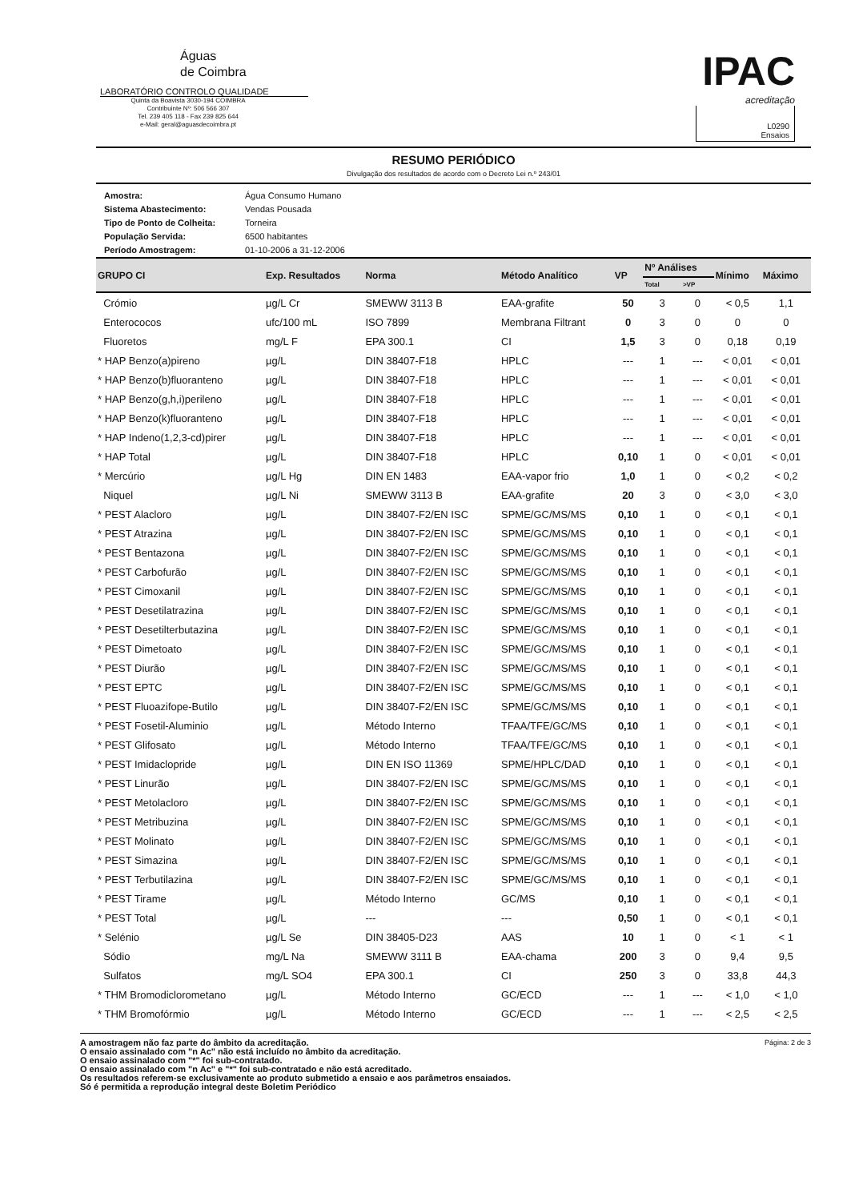Águas
de Coimbra
LABORATÓRIO CONTROLO QUALIDADE
Quinta da Boavista 3030-194 COIMBRA
Contribuinte Nº: 506 566 307
Tel. 239 405 118 - Fax 239 825 644
e-Mail: geral@aguasdecoimbra.pt
IPAC
acreditação
L0290
Ensaios
RESUMO PERIÓDICO
Divulgação dos resultados de acordo com o Decreto Lei n.º 243/01
| Amostra: | Água Consumo Humano |
| Sistema Abastecimento: | Vendas Pousada |
| Tipo de Ponto de Colheita: | Torneira |
| População Servida: | 6500 habitantes |
| Período Amostragem: | 01-10-2006 a 31-12-2006 |
| GRUPO CI | Exp. Resultados | Norma | Método Analítico | VP | Nº Análises | | Mínimo | Máximo |
| --- | --- | --- | --- | --- | --- | --- | --- | --- |
| | | | | | Total | >VP | | |
| Crómio | µg/L Cr | SMEWW 3113 B | EAA-grafite | 50 | 3 | 0 | < 0,5 | 1,1 |
| Enterococos | ufc/100 mL | ISO 7899 | Membrana Filtrant | 0 | 3 | 0 | 0 | 0 |
| Fluoretos | mg/L F | EPA 300.1 | CI | 1,5 | 3 | 0 | 0,18 | 0,19 |
| * HAP Benzo(a)pireno | µg/L | DIN 38407-F18 | HPLC | --- | 1 | --- | < 0,01 | < 0,01 |
| * HAP Benzo(b)fluoranteno | µg/L | DIN 38407-F18 | HPLC | --- | 1 | --- | < 0,01 | < 0,01 |
| * HAP Benzo(g,h,i)perileno | µg/L | DIN 38407-F18 | HPLC | --- | 1 | --- | < 0,01 | < 0,01 |
| * HAP Benzo(k)fluoranteno | µg/L | DIN 38407-F18 | HPLC | --- | 1 | --- | < 0,01 | < 0,01 |
| * HAP Indeno(1,2,3-cd)pirer | µg/L | DIN 38407-F18 | HPLC | --- | 1 | --- | < 0,01 | < 0,01 |
| * HAP Total | µg/L | DIN 38407-F18 | HPLC | 0,10 | 1 | 0 | < 0,01 | < 0,01 |
| * Mercúrio | µg/L Hg | DIN EN 1483 | EAA-vapor frio | 1,0 | 1 | 0 | < 0,2 | < 0,2 |
| Niquel | µg/L Ni | SMEWW 3113 B | EAA-grafite | 20 | 3 | 0 | < 3,0 | < 3,0 |
| * PEST Alacloro | µg/L | DIN 38407-F2/EN ISC | SPME/GC/MS/MS | 0,10 | 1 | 0 | < 0,1 | < 0,1 |
| * PEST Atrazina | µg/L | DIN 38407-F2/EN ISC | SPME/GC/MS/MS | 0,10 | 1 | 0 | < 0,1 | < 0,1 |
| * PEST Bentazona | µg/L | DIN 38407-F2/EN ISC | SPME/GC/MS/MS | 0,10 | 1 | 0 | < 0,1 | < 0,1 |
| * PEST Carbofurão | µg/L | DIN 38407-F2/EN ISC | SPME/GC/MS/MS | 0,10 | 1 | 0 | < 0,1 | < 0,1 |
| * PEST Cimoxanil | µg/L | DIN 38407-F2/EN ISC | SPME/GC/MS/MS | 0,10 | 1 | 0 | < 0,1 | < 0,1 |
| * PEST Desetilatrazina | µg/L | DIN 38407-F2/EN ISC | SPME/GC/MS/MS | 0,10 | 1 | 0 | < 0,1 | < 0,1 |
| * PEST Desetilterbutazina | µg/L | DIN 38407-F2/EN ISC | SPME/GC/MS/MS | 0,10 | 1 | 0 | < 0,1 | < 0,1 |
| * PEST Dimetoato | µg/L | DIN 38407-F2/EN ISC | SPME/GC/MS/MS | 0,10 | 1 | 0 | < 0,1 | < 0,1 |
| * PEST Diurão | µg/L | DIN 38407-F2/EN ISC | SPME/GC/MS/MS | 0,10 | 1 | 0 | < 0,1 | < 0,1 |
| * PEST EPTC | µg/L | DIN 38407-F2/EN ISC | SPME/GC/MS/MS | 0,10 | 1 | 0 | < 0,1 | < 0,1 |
| * PEST Fluoazifope-Butilo | µg/L | DIN 38407-F2/EN ISC | SPME/GC/MS/MS | 0,10 | 1 | 0 | < 0,1 | < 0,1 |
| * PEST Fosetil-Aluminio | µg/L | Método Interno | TFAA/TFE/GC/MS | 0,10 | 1 | 0 | < 0,1 | < 0,1 |
| * PEST Glifosato | µg/L | Método Interno | TFAA/TFE/GC/MS | 0,10 | 1 | 0 | < 0,1 | < 0,1 |
| * PEST Imidaclopride | µg/L | DIN EN ISO 11369 | SPME/HPLC/DAD | 0,10 | 1 | 0 | < 0,1 | < 0,1 |
| * PEST Linurão | µg/L | DIN 38407-F2/EN ISC | SPME/GC/MS/MS | 0,10 | 1 | 0 | < 0,1 | < 0,1 |
| * PEST Metolacloro | µg/L | DIN 38407-F2/EN ISC | SPME/GC/MS/MS | 0,10 | 1 | 0 | < 0,1 | < 0,1 |
| * PEST Metribuzina | µg/L | DIN 38407-F2/EN ISC | SPME/GC/MS/MS | 0,10 | 1 | 0 | < 0,1 | < 0,1 |
| * PEST Molinato | µg/L | DIN 38407-F2/EN ISC | SPME/GC/MS/MS | 0,10 | 1 | 0 | < 0,1 | < 0,1 |
| * PEST Simazina | µg/L | DIN 38407-F2/EN ISC | SPME/GC/MS/MS | 0,10 | 1 | 0 | < 0,1 | < 0,1 |
| * PEST Terbutilazina | µg/L | DIN 38407-F2/EN ISC | SPME/GC/MS/MS | 0,10 | 1 | 0 | < 0,1 | < 0,1 |
| * PEST Tirame | µg/L | Método Interno | GC/MS | 0,10 | 1 | 0 | < 0,1 | < 0,1 |
| * PEST Total | µg/L | --- | --- | 0,50 | 1 | 0 | < 0,1 | < 0,1 |
| * Selénio | µg/L Se | DIN 38405-D23 | AAS | 10 | 1 | 0 | < 1 | < 1 |
| Sódio | mg/L Na | SMEWW 3111 B | EAA-chama | 200 | 3 | 0 | 9,4 | 9,5 |
| Sulfatos | mg/L SO4 | EPA 300.1 | CI | 250 | 3 | 0 | 33,8 | 44,3 |
| * THM Bromodiclorometano | µg/L | Método Interno | GC/ECD | --- | 1 | --- | < 1,0 | < 1,0 |
| * THM Bromofórmio | µg/L | Método Interno | GC/ECD | --- | 1 | --- | < 2,5 | < 2,5 |
A amostragem não faz parte do âmbito da acreditação.
O ensaio assinalado com "n Ac" não está incluído no âmbito da acreditação.
O ensaio assinalado com "*" foi sub-contratado.
O ensaio assinalado com "n Ac" e "*" foi sub-contratado e não está acreditado.
Os resultados referem-se exclusivamente ao produto submetido a ensaio e aos parâmetros ensaiados.
Só é permitida a reprodução integral deste Boletim Periódico
Página: 2 de 3